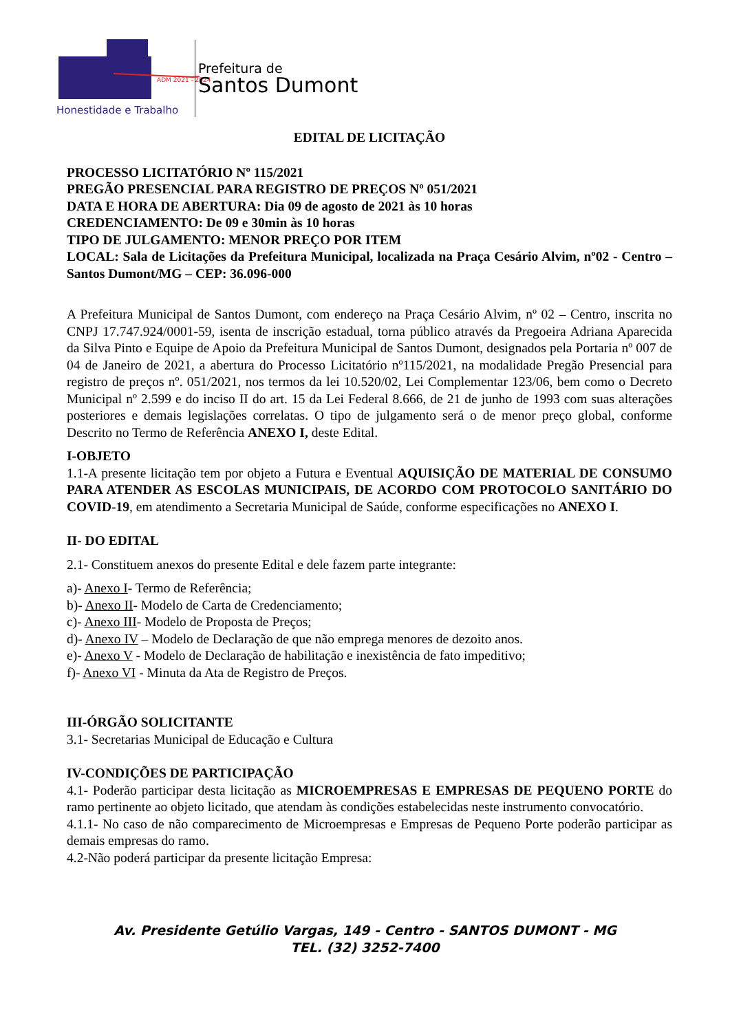Honestidade e Trabalho
ADM 2021 - 2024
Prefeitura de
Santos Dumont
EDITAL DE LICITAÇÃO
PROCESSO LICITATÓRIO Nº 115/2021
PREGÃO PRESENCIAL PARA REGISTRO DE PREÇOS Nº 051/2021
DATA E HORA DE ABERTURA: Dia 09 de agosto de 2021 às 10 horas
CREDENCIAMENTO: De 09 e 30min às 10 horas
TIPO DE JULGAMENTO: MENOR PREÇO POR ITEM
LOCAL: Sala de Licitações da Prefeitura Municipal, localizada na Praça Cesário Alvim, nº02 - Centro –Santos Dumont/MG – CEP: 36.096-000
A Prefeitura Municipal de Santos Dumont, com endereço na Praça Cesário Alvim, nº 02 – Centro, inscrita no CNPJ 17.747.924/0001-59, isenta de inscrição estadual, torna público através da Pregoeira Adriana Aparecida da Silva Pinto e Equipe de Apoio da Prefeitura Municipal de Santos Dumont, designados pela Portaria nº 007 de 04 de Janeiro de 2021, a abertura do Processo Licitatório nº115/2021, na modalidade Pregão Presencial para registro de preços nº. 051/2021, nos termos da lei 10.520/02, Lei Complementar 123/06, bem como o Decreto Municipal nº 2.599 e do inciso II do art. 15 da Lei Federal 8.666, de 21 de junho de 1993 com suas alterações posteriores e demais legislações correlatas. O tipo de julgamento será o de menor preço global, conforme Descrito no Termo de Referência ANEXO I, deste Edital.
I-OBJETO
1.1-A presente licitação tem por objeto a Futura e Eventual AQUISIÇÃO DE MATERIAL DE CONSUMO PARA ATENDER AS ESCOLAS MUNICIPAIS, DE ACORDO COM PROTOCOLO SANITÁRIO DO COVID-19, em atendimento a Secretaria Municipal de Saúde, conforme especificações no ANEXO I.
II- DO EDITAL
2.1- Constituem anexos do presente Edital e dele fazem parte integrante:
a)- Anexo I- Termo de Referência;
b)- Anexo II- Modelo de Carta de Credenciamento;
c)- Anexo III- Modelo de Proposta de Preços;
d)- Anexo IV – Modelo de Declaração de que não emprega menores de dezoito anos.
e)- Anexo V - Modelo de Declaração de habilitação e inexistência de fato impeditivo;
f)- Anexo VI - Minuta da Ata de Registro de Preços.
III-ÓRGÃO SOLICITANTE
3.1- Secretarias Municipal de Educação e Cultura
IV-CONDIÇÕES DE PARTICIPAÇÃO
4.1- Poderão participar desta licitação as MICROEMPRESAS E EMPRESAS DE PEQUENO PORTE do ramo pertinente ao objeto licitado, que atendam às condições estabelecidas neste instrumento convocatório.
4.1.1- No caso de não comparecimento de Microempresas e Empresas de Pequeno Porte poderão participar as demais empresas do ramo.
4.2-Não poderá participar da presente licitação Empresa:
Av. Presidente Getúlio Vargas, 149 - Centro - SANTOS DUMONT - MG
TEL. (32) 3252-7400